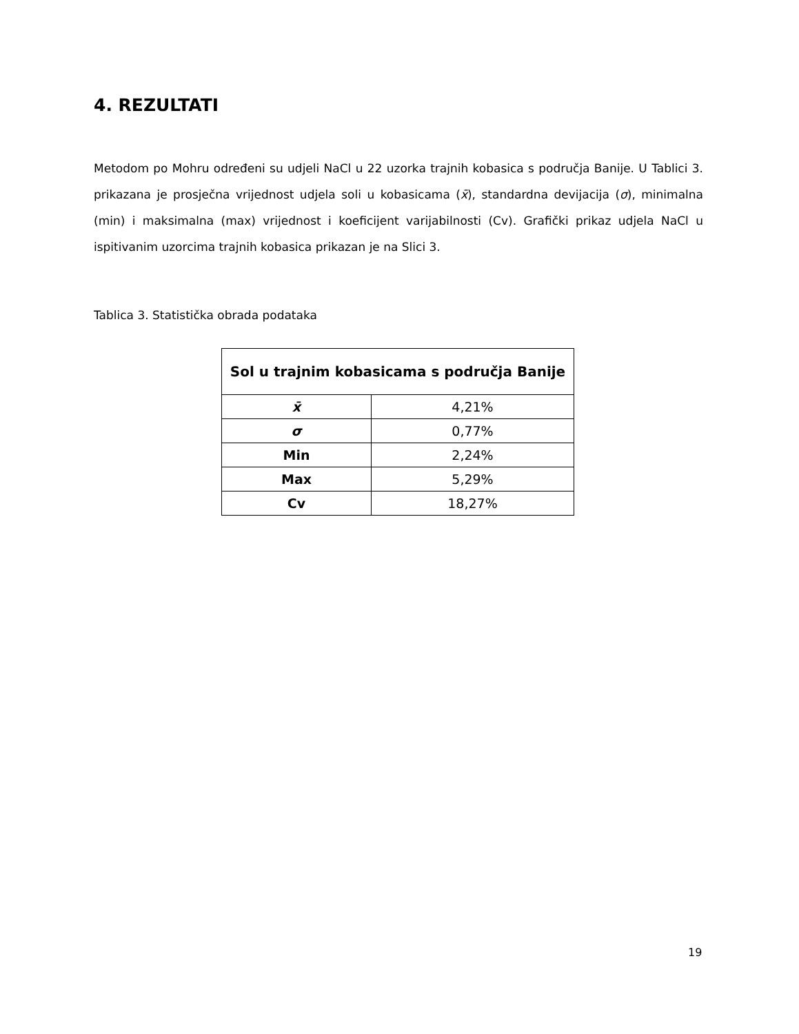4. REZULTATI
Metodom po Mohru određeni su udjeli NaCl u 22 uzorka trajnih kobasica s područja Banije. U Tablici 3. prikazana je prosječna vrijednost udjela soli u kobasicama (x̄), standardna devijacija (σ), minimalna (min) i maksimalna (max) vrijednost i koeficijent varijabilnosti (Cv). Grafički prikaz udjela NaCl u ispitivanim uzorcima trajnih kobasica prikazan je na Slici 3.
Tablica 3. Statistička obrada podataka
| Sol u trajnim kobasicama s područja Banije | |
| --- | --- |
| x̄ | 4,21% |
| σ | 0,77% |
| Min | 2,24% |
| Max | 5,29% |
| Cv | 18,27% |
19